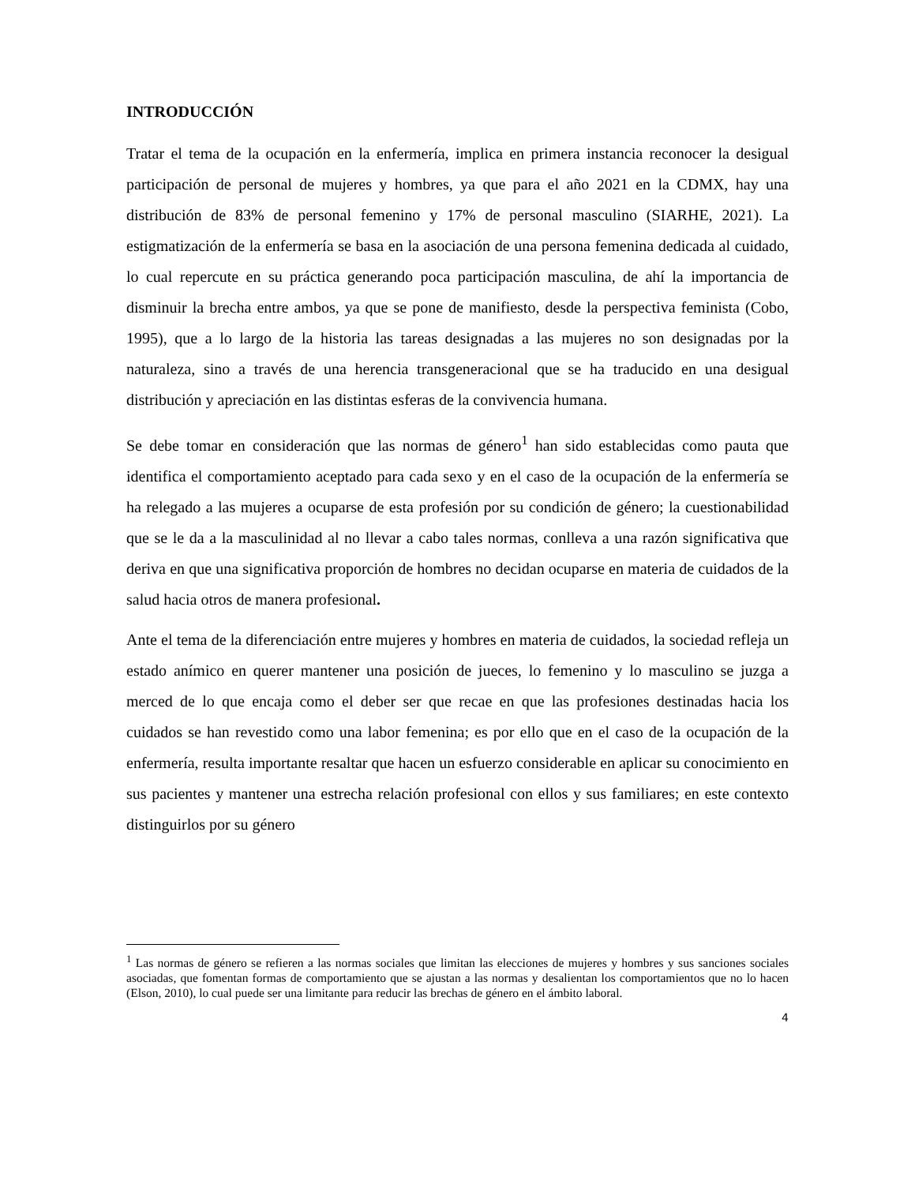INTRODUCCIÓN
Tratar el tema de la ocupación en la enfermería, implica en primera instancia reconocer la desigual participación de personal de mujeres y hombres, ya que para el año 2021 en la CDMX, hay una distribución de 83% de personal femenino y 17% de personal masculino (SIARHE, 2021). La estigmatización de la enfermería se basa en la asociación de una persona femenina dedicada al cuidado, lo cual repercute en su práctica generando poca participación masculina, de ahí la importancia de disminuir la brecha entre ambos, ya que se pone de manifiesto, desde la perspectiva feminista (Cobo, 1995), que a lo largo de la historia las tareas designadas a las mujeres no son designadas por la naturaleza, sino a través de una herencia transgeneracional que se ha traducido en una desigual distribución y apreciación en las distintas esferas de la convivencia humana.
Se debe tomar en consideración que las normas de género<sup>1</sup> han sido establecidas como pauta que identifica el comportamiento aceptado para cada sexo y en el caso de la ocupación de la enfermería se ha relegado a las mujeres a ocuparse de esta profesión por su condición de género; la cuestionabilidad que se le da a la masculinidad al no llevar a cabo tales normas, conlleva a una razón significativa que deriva en que una significativa proporción de hombres no decidan ocuparse en materia de cuidados de la salud hacia otros de manera profesional.
Ante el tema de la diferenciación entre mujeres y hombres en materia de cuidados, la sociedad refleja un estado anímico en querer mantener una posición de jueces, lo femenino y lo masculino se juzga a merced de lo que encaja como el deber ser que recae en que las profesiones destinadas hacia los cuidados se han revestido como una labor femenina; es por ello que en el caso de la ocupación de la enfermería, resulta importante resaltar que hacen un esfuerzo considerable en aplicar su conocimiento en sus pacientes y mantener una estrecha relación profesional con ellos y sus familiares; en este contexto distinguirlos por su género
<sup>1</sup> Las normas de género se refieren a las normas sociales que limitan las elecciones de mujeres y hombres y sus sanciones sociales asociadas, que fomentan formas de comportamiento que se ajustan a las normas y desalientan los comportamientos que no lo hacen (Elson, 2010), lo cual puede ser una limitante para reducir las brechas de género en el ámbito laboral.
4